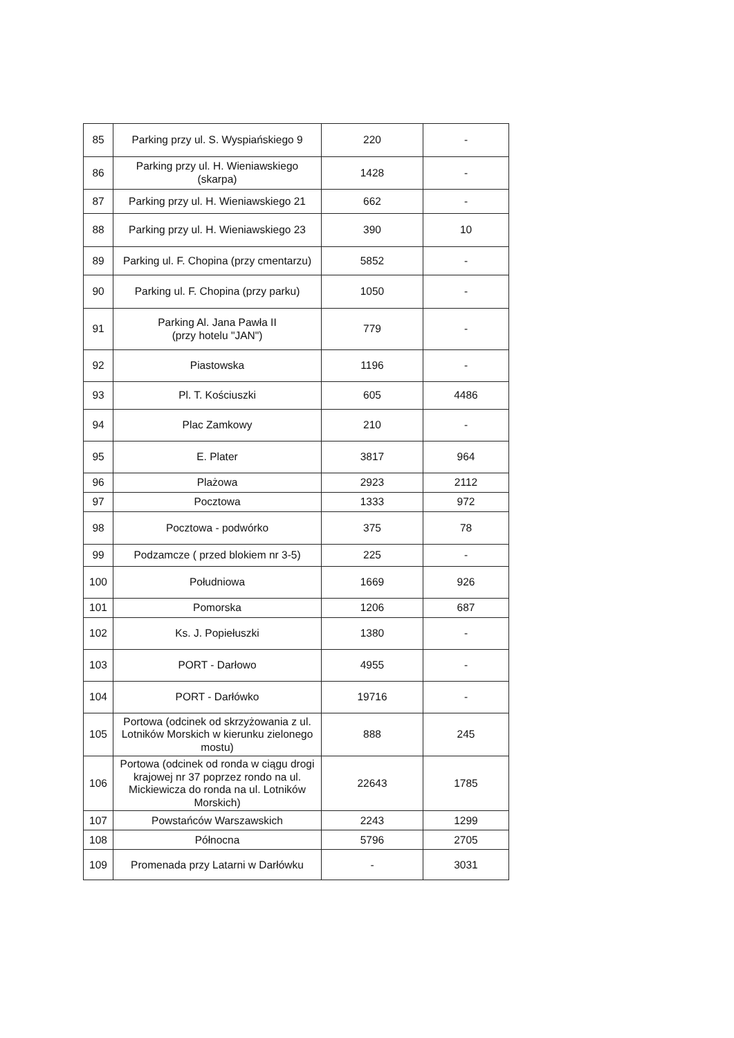| 85 | Parking przy ul. S. Wyspiańskiego 9 | 220 | - |
| 86 | Parking przy ul. H. Wieniawskiego (skarpa) | 1428 | - |
| 87 | Parking przy ul. H. Wieniawskiego 21 | 662 | - |
| 88 | Parking przy ul. H. Wieniawskiego 23 | 390 | 10 |
| 89 | Parking ul. F. Chopina (przy cmentarzu) | 5852 | - |
| 90 | Parking ul. F. Chopina (przy parku) | 1050 | - |
| 91 | Parking Al. Jana Pawła II (przy hotelu "JAN") | 779 | - |
| 92 | Piastowska | 1196 | - |
| 93 | Pl. T. Kościuszki | 605 | 4486 |
| 94 | Plac Zamkowy | 210 | - |
| 95 | E. Plater | 3817 | 964 |
| 96 | Plażowa | 2923 | 2112 |
| 97 | Pocztowa | 1333 | 972 |
| 98 | Pocztowa - podwórko | 375 | 78 |
| 99 | Podzamcze ( przed blokiem nr 3-5) | 225 | - |
| 100 | Południowa | 1669 | 926 |
| 101 | Pomorska | 1206 | 687 |
| 102 | Ks. J. Popiełuszki | 1380 | - |
| 103 | PORT - Darłowo | 4955 | - |
| 104 | PORT - Darłówko | 19716 | - |
| 105 | Portowa (odcinek od skrzyżowania z ul. Lotników Morskich w kierunku zielonego mostu) | 888 | 245 |
| 106 | Portowa (odcinek od ronda w ciągu drogi krajowej nr 37 poprzez rondo na ul. Mickiewicza do ronda na ul. Lotników Morskich) | 22643 | 1785 |
| 107 | Powstańców Warszawskich | 2243 | 1299 |
| 108 | Północna | 5796 | 2705 |
| 109 | Promenada przy Latarni w Darłówku | - | 3031 |